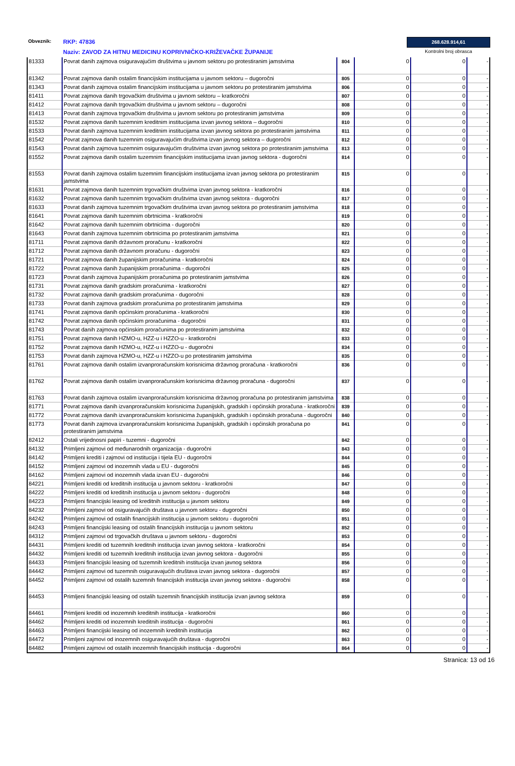Obveznik: RKP: 47836 268.628.914,61
Naziv: ZAVOD ZA HITNU MEDICINU KOPRIVNIČKO-KRIŽEVAČKE ŽUPANIJE Kontrolni broj obrasca
| 81333 | Povrat danih zajmova osiguravajućim društvima u javnom sektoru po protestiranim jamstvima | 804 | 0 | 0 | - |
| 81342 | Povrat zajmova danih ostalim financijskim institucijama u javnom sektoru – dugoročni | 805 | 0 | 0 | - |
| 81343 | Povrat danih zajmova ostalim financijskim institucijama u javnom sektoru po protestiranim jamstvima | 806 | 0 | 0 | - |
| 81411 | Povrat zajmova danih trgovačkim društvima u javnom sektoru – kratkoročni | 807 | 0 | 0 | - |
| 81412 | Povrat zajmova danih trgovačkim društvima u javnom sektoru – dugoročni | 808 | 0 | 0 | - |
| 81413 | Povrat danih zajmova trgovačkim društvima u javnom sektoru po protestiranim jamstvima | 809 | 0 | 0 | - |
| 81532 | Povrat zajmova danih tuzemnim kreditnim institucijama izvan javnog sektora – dugoročni | 810 | 0 | 0 | - |
| 81533 | Povrat danih zajmova tuzemnim kreditnim institucijama izvan javnog sektora po protestiranim jamstvima | 811 | 0 | 0 | - |
| 81542 | Povrat zajmova danih tuzemnim osiguravajućim društvima izvan javnog sektora – dugoročni | 812 | 0 | 0 | - |
| 81543 | Povrat danih zajmova tuzemnim osiguravajućim društvima izvan javnog sektora po protestiranim jamstvima | 813 | 0 | 0 | - |
| 81552 | Povrat zajmova danih ostalim tuzemnim financijskim institucijama izvan javnog sektora - dugoročni | 814 | 0 | 0 | - |
| 81553 | Povrat danih zajmova ostalim tuzemnim financijskim institucijama izvan javnog sektora po protestiranim jamstvima | 815 | 0 | 0 | - |
| 81631 | Povrat zajmova danih tuzemnim trgovačkim društvima izvan javnog sektora - kratkoročni | 816 | 0 | 0 | - |
| 81632 | Povrat zajmova danih tuzemnim trgovačkim društvima izvan javnog sektora - dugoročni | 817 | 0 | 0 | - |
| 81633 | Povrat danih zajmova tuzemnim trgovačkim društvima izvan javnog sektora po protestiranim jamstvima | 818 | 0 | 0 | - |
| 81641 | Povrat zajmova danih tuzemnim obrtnicima - kratkoročni | 819 | 0 | 0 | - |
| 81642 | Povrat zajmova danih tuzemnim obrtnicima - dugoročni | 820 | 0 | 0 | - |
| 81643 | Povrat danih zajmova tuzemnim obrtnicima po protestiranim jamstvima | 821 | 0 | 0 | - |
| 81711 | Povrat zajmova danih državnom proračunu - kratkoročni | 822 | 0 | 0 | - |
| 81712 | Povrat zajmova danih državnom proračunu - dugoročni | 823 | 0 | 0 | - |
| 81721 | Povrat zajmova danih županijskim proračunima - kratkoročni | 824 | 0 | 0 | - |
| 81722 | Povrat zajmova danih županijskim proračunima - dugoročni | 825 | 0 | 0 | - |
| 81723 | Povrat danih zajmova županijskim proračunima po protestiranim jamstvima | 826 | 0 | 0 | - |
| 81731 | Povrat zajmova danih gradskim proračunima - kratkoročni | 827 | 0 | 0 | - |
| 81732 | Povrat zajmova danih gradskim proračunima - dugoročni | 828 | 0 | 0 | - |
| 81733 | Povrat danih zajmova gradskim proračunima po protestiranim jamstvima | 829 | 0 | 0 | - |
| 81741 | Povrat zajmova danih općinskim proračunima - kratkoročni | 830 | 0 | 0 | - |
| 81742 | Povrat zajmova danih općinskim proračunima - dugoročni | 831 | 0 | 0 | - |
| 81743 | Povrat danih zajmova općinskim proračunima po protestiranim jamstvima | 832 | 0 | 0 | - |
| 81751 | Povrat zajmova danih HZMO-u, HZZ-u i HZZO-u - kratkoročni | 833 | 0 | 0 | - |
| 81752 | Povrat zajmova danih HZMO-u, HZZ-u i HZZO-u - dugoročni | 834 | 0 | 0 | - |
| 81753 | Povrat danih zajmova HZMO-u, HZZ-u i HZZO-u po protestiranim jamstvima | 835 | 0 | 0 | - |
| 81761 | Povrat zajmova danih ostalim izvanproračunskim korisnicima državnog proračuna - kratkoročni | 836 | 0 | 0 | - |
| 81762 | Povrat zajmova danih ostalim izvanproračunskim korisnicima državnog proračuna - dugoročni | 837 | 0 | 0 | - |
| 81763 | Povrat danih zajmova ostalim izvanproračunskim korisnicima državnog proračuna po protestiranim jamstvima | 838 | 0 | 0 | - |
| 81771 | Povrat zajmova danih izvanproračunskim korisnicima županijskih, gradskih i općinskih proračuna - kratkoročni | 839 | 0 | 0 | - |
| 81772 | Povrat zajmova danih izvanproračunskim korisnicima županijskih, gradskih i općinskih proračuna - dugoročni | 840 | 0 | 0 | - |
| 81773 | Povrat danih zajmova izvanproračunskim korisnicima županijskih, gradskih i općinskih proračuna po protestiranim jamstvima | 841 | 0 | 0 | - |
| 82412 | Ostali vrijednosni papiri - tuzemni - dugoročni | 842 | 0 | 0 | - |
| 84132 | Primljeni zajmovi od međunarodnih organizacija - dugoročni | 843 | 0 | 0 | - |
| 84142 | Primljeni krediti i zajmovi od institucija i tijela EU - dugoročni | 844 | 0 | 0 | - |
| 84152 | Primljeni zajmovi od inozemnih vlada u EU - dugoročni | 845 | 0 | 0 | - |
| 84162 | Primljeni zajmovi od inozemnih vlada izvan EU - dugoročni | 846 | 0 | 0 | - |
| 84221 | Primljeni krediti od kreditnih institucija u javnom sektoru - kratkoročni | 847 | 0 | 0 | - |
| 84222 | Primljeni krediti od kreditnih institucija u javnom sektoru - dugoročni | 848 | 0 | 0 | - |
| 84223 | Primljeni financijski leasing od kreditnih institucija u javnom sektoru | 849 | 0 | 0 | - |
| 84232 | Primljeni zajmovi od osiguravajućih društava u javnom sektoru - dugoročni | 850 | 0 | 0 | - |
| 84242 | Primljeni zajmovi od ostalih financijskih institucija u javnom sektoru - dugoročni | 851 | 0 | 0 | - |
| 84243 | Primljeni financijski leasing od ostalih financijskih institucija u javnom sektoru | 852 | 0 | 0 | - |
| 84312 | Primljeni zajmovi od trgovačkih društava u javnom sektoru - dugoročni | 853 | 0 | 0 | - |
| 84431 | Primljeni krediti od tuzemnih kreditnih institucija izvan javnog sektora - kratkoročni | 854 | 0 | 0 | - |
| 84432 | Primljeni krediti od tuzemnih kreditnih institucija izvan javnog sektora - dugoročni | 855 | 0 | 0 | - |
| 84433 | Primljeni financijski leasing od tuzemnih kreditnih institucija izvan javnog sektora | 856 | 0 | 0 | - |
| 84442 | Primljeni zajmovi od tuzemnih osiguravajućih društava izvan javnog sektora - dugoročni | 857 | 0 | 0 | - |
| 84452 | Primljeni zajmovi od ostalih tuzemnih financijskih institucija izvan javnog sektora - dugoročni | 858 | 0 | 0 | - |
| 84453 | Primljeni financijski leasing od ostalih tuzemnih financijskih institucija izvan javnog sektora | 859 | 0 | 0 | - |
| 84461 | Primljeni krediti od inozemnih kreditnih institucija - kratkoročni | 860 | 0 | 0 | - |
| 84462 | Primljeni krediti od inozemnih kreditnih institucija - dugoročni | 861 | 0 | 0 | - |
| 84463 | Primljeni financijski leasing od inozemnih kreditnih institucija | 862 | 0 | 0 | - |
| 84472 | Primljeni zajmovi od inozemnih osiguravajućih društava - dugoročni | 863 | 0 | 0 | - |
| 84482 | Primljeni zajmovi od ostalih inozemnih financijskih institucija - dugoročni | 864 | 0 | 0 | - |
Stranica: 13 od 16